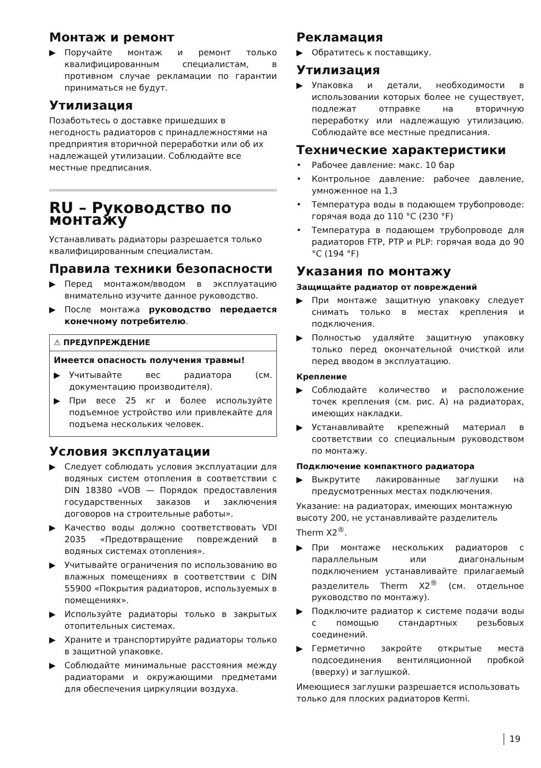Монтаж и ремонт
▶ Поручайте монтаж и ремонт только квалифицированным специалистам, в противном случае рекламации по гарантии приниматься не будут.
Утилизация
Позаботьтесь о доставке пришедших в негодность радиаторов с принадлежностями на предприятия вторичной переработки или об их надлежащей утилизации. Соблюдайте все местные предписания.
RU – Руководство по монтажу
Устанавливать радиаторы разрешается только квалифицированным специалистам.
Правила техники безопасности
▶ Перед монтажом/вводом в эксплуатацию внимательно изучите данное руководство.
▶ После монтажа руководство передается конечному потребителю.
⚠ ПРЕДУПРЕЖДЕНИЕ
Имеется опасность получения травмы!
▶ Учитывайте вес радиатора (см. документацию производителя).
▶ При весе 25 кг и более используйте подъемное устройство или привлекайте для подъема нескольких человек.
Условия эксплуатации
▶ Следует соблюдать условия эксплуатации для водяных систем отопления в соответствии с DIN 18380 «VOB — Порядок предоставления государственных заказов и заключения договоров на строительные работы».
▶ Качество воды должно соответствовать VDI 2035 «Предотвращение повреждений в водяных системах отопления».
▶ Учитывайте ограничения по использованию во влажных помещениях в соответствии с DIN 55900 «Покрытия радиаторов, используемых в помещениях».
▶ Используйте радиаторы только в закрытых отопительных системах.
▶ Храните и транспортируйте радиаторы только в защитной упаковке.
▶ Соблюдайте минимальные расстояния между радиаторами и окружающими предметами для обеспечения циркуляции воздуха.
Рекламация
▶ Обратитесь к поставщику.
Утилизация
▶ Упаковка и детали, необходимости в использовании которых более не существует, подлежат отправке на вторичную переработку или надлежащую утилизацию. Соблюдайте все местные предписания.
Технические характеристики
• Рабочее давление: макс. 10 бар
• Контрольное давление: рабочее давление, умноженное на 1,3
• Температура воды в подающем трубопроводе: горячая вода до 110 °C (230 °F)
• Температура в подающем трубопроводе для радиаторов FTP, PTP и PLP: горячая вода до 90 °C (194 °F)
Указания по монтажу
Защищайте радиатор от повреждений
▶ При монтаже защитную упаковку следует снимать только в местах крепления и подключения.
▶ Полностью удаляйте защитную упаковку только перед окончательной очисткой или перед вводом в эксплуатацию.
Крепление
▶ Соблюдайте количество и расположение точек крепления (см. рис. A) на радиаторах, имеющих накладки.
▶ Устанавливайте крепежный материал в соответствии со специальным руководством по монтажу.
Подключение компактного радиатора
▶ Выкрутите лакированные заглушки на предусмотренных местах подключения.
Указание: на радиаторах, имеющих монтажную высоту 200, не устанавливайте разделитель Therm X2<sup>®</sup>.
▶ При монтаже нескольких радиаторов с параллельным или диагональным подключением устанавливайте прилагаемый разделитель Therm X2<sup>®</sup> (см. отдельное руководство по монтажу).
▶ Подключите радиатор к системе подачи воды с помощью стандартных резьбовых соединений.
▶ Герметично закройте открытые места подсоединения вентиляционной пробкой (вверху) и заглушкой.
Имеющиеся заглушки разрешается использовать только для плоских радиаторов Kermi.
19